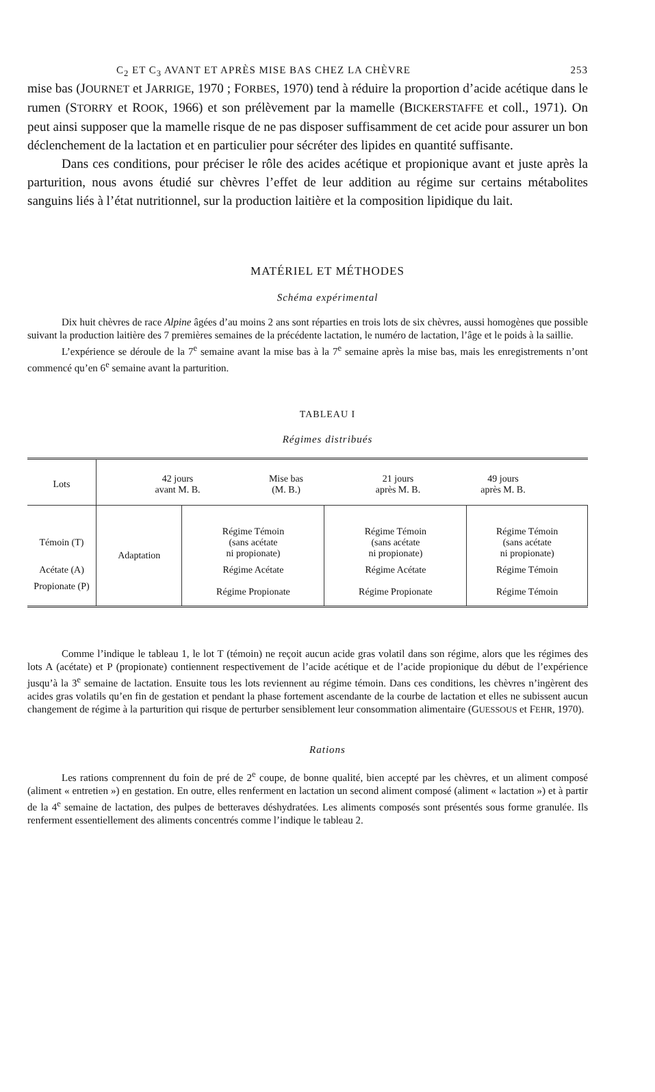C<sub>2</sub> ET C<sub>3</sub> AVANT ET APRÈS MISE BAS CHEZ LA CHÈVRE 253
mise bas (JOURNET et JARRIGE, 1970 ; FORBES, 1970) tend à réduire la proportion d’acide acétique dans le rumen (STORRY et ROOK, 1966) et son prélèvement par la mamelle (BICKERSTAFFE et coll., 1971). On peut ainsi supposer que la mamelle risque de ne pas disposer suffisamment de cet acide pour assurer un bon déclenchement de la lactation et en particulier pour sécréter des lipides en quantité suffisante.
Dans ces conditions, pour préciser le rôle des acides acétique et propionique avant et juste après la parturition, nous avons étudié sur chèvres l’effet de leur addition au régime sur certains métabolites sanguins liés à l’état nutritionnel, sur la production laitière et la composition lipidique du lait.
MATÉRIEL ET MÉTHODES
Schéma expérimental
Dix huit chèvres de race Alpine âgées d’au moins 2 ans sont réparties en trois lots de six chèvres, aussi homogènes que possible suivant la production laitière des 7 premières semaines de la précédente lactation, le numéro de lactation, l’âge et le poids à la saillie.
L’expérience se déroule de la 7<sup>e</sup> semaine avant la mise bas à la 7<sup>e</sup> semaine après la mise bas, mais les enregistrements n’ont commencé qu’en 6<sup>e</sup> semaine avant la parturition.
TABLEAU I
Régimes distribués
| Lots | 42 jours avant M. B. Mise bas (M. B.) 21 jours après M. B. 49 jours après M. B. | | | |
| --- | --- | --- | --- | --- |
| Témoin (T) | Adaptation | Régime Témoin (sans acétate ni propionate) | Régime Témoin (sans acétate ni propionate) | Régime Témoin (sans acétate ni propionate) |
| Acétate (A) | | Régime Acétate | Régime Acétate | Régime Témoin |
| Propionate (P) | | Régime Propionate | Régime Propionate | Régime Témoin |
Comme l’indique le tableau 1, le lot T (témoin) ne reçoit aucun acide gras volatil dans son régime, alors que les régimes des lots A (acétate) et P (propionate) contiennent respectivement de l’acide acétique et de l’acide propionique du début de l’expérience jusqu’à la 3<sup>e</sup> semaine de lactation. Ensuite tous les lots reviennent au régime témoin. Dans ces conditions, les chèvres n’ingèrent des acides gras volatils qu’en fin de gestation et pendant la phase fortement ascendante de la courbe de lactation et elles ne subissent aucun changement de régime à la parturition qui risque de perturber sensiblement leur consommation alimentaire (GUESSOUS et FEHR, 1970).
Rations
Les rations comprennent du foin de pré de 2<sup>e</sup> coupe, de bonne qualité, bien accepté par les chèvres, et un aliment composé (aliment « entretien ») en gestation. En outre, elles renferment en lactation un second aliment composé (aliment « lactation ») et à partir de la 4<sup>e</sup> semaine de lactation, des pulpes de betteraves déshydratées. Les aliments composés sont présentés sous forme granulée. Ils renferment essentiellement des aliments concentrés comme l’indique le tableau 2.